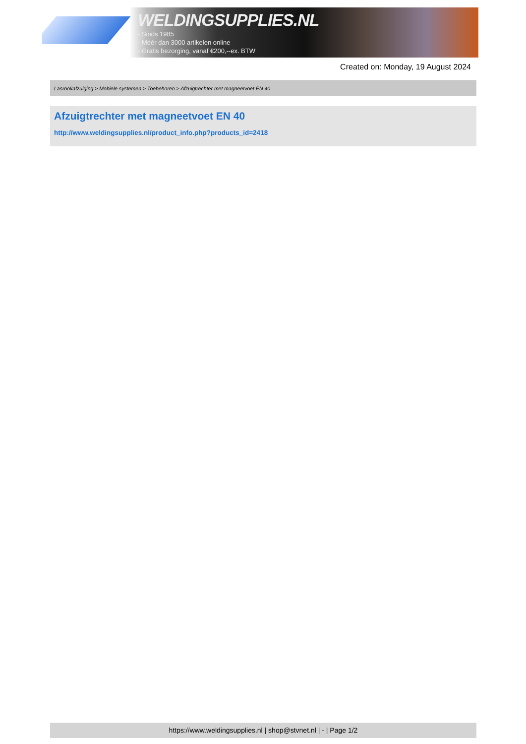WELDINGSUPPLIES.NL
- Sinds 1985
- Méér dan 3000 artikelen online
- Gratis bezorging, vanaf €200,--ex. BTW
Created on: Monday, 19 August 2024
Lasrookafzuiging > Mobiele systemen > Toebehoren > Afzuigtrechter met magneetvoet EN 40
Afzuigtrechter met magneetvoet EN 40
http://www.weldingsupplies.nl/product_info.php?products_id=2418
https://www.weldingsupplies.nl | shop@stvnet.nl | - | Page 1/2